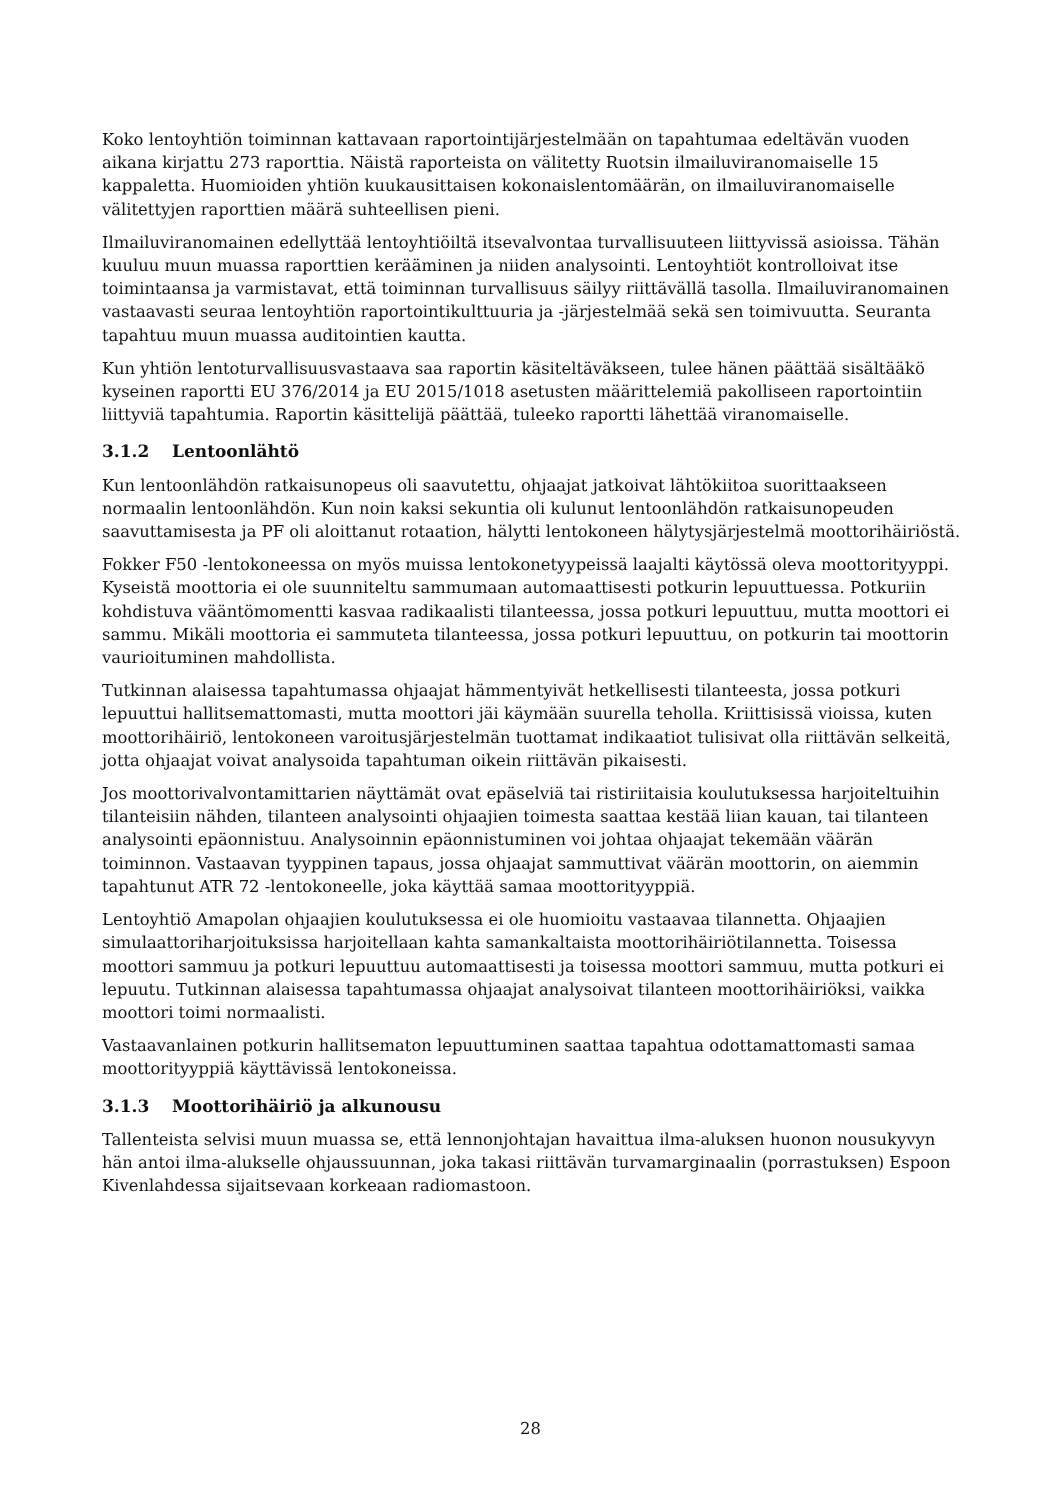Koko lentoyhtiön toiminnan kattavaan raportointijärjestelmään on tapahtumaa edeltävän vuoden aikana kirjattu 273 raporttia. Näistä raporteista on välitetty Ruotsin ilmailuviranomaiselle 15 kappaletta. Huomioiden yhtiön kuukausittaisen kokonaislentomäärän, on ilmailuviranomaiselle välitettyjen raporttien määrä suhteellisen pieni.
Ilmailuviranomainen edellyttää lentoyhtiöiltä itsevalvontaa turvallisuuteen liittyvissä asioissa. Tähän kuuluu muun muassa raporttien kerääminen ja niiden analysointi. Lentoyhtiöt kontrolloivat itse toimintaansa ja varmistavat, että toiminnan turvallisuus säilyy riittävällä tasolla. Ilmailuviranomainen vastaavasti seuraa lentoyhtiön raportointikulttuuria ja -järjestelmää sekä sen toimivuutta. Seuranta tapahtuu muun muassa auditointien kautta.
Kun yhtiön lentoturvallisuusvastaava saa raportin käsiteltäväkseen, tulee hänen päättää sisältääkö kyseinen raportti EU 376/2014 ja EU 2015/1018 asetusten määrittelemiä pakolliseen raportointiin liittyviä tapahtumia. Raportin käsittelijä päättää, tuleeko raportti lähettää viranomaiselle.
3.1.2 Lentoonlähtö
Kun lentoonlähdön ratkaisunopeus oli saavutettu, ohjaajat jatkoivat lähtökiitoa suorittaakseen normaalin lentoonlähdön. Kun noin kaksi sekuntia oli kulunut lentoonlähdön ratkaisunopeuden saavuttamisesta ja PF oli aloittanut rotaation, hälytti lentokoneen hälytysjärjestelmä moottorihäiriöstä.
Fokker F50 -lentokoneessa on myös muissa lentokonetyypeissä laajalti käytössä oleva moottorityyppi. Kyseistä moottoria ei ole suunniteltu sammumaan automaattisesti potkurin lepuuttuessa. Potkuriin kohdistuva vääntömomentti kasvaa radikaalisti tilanteessa, jossa potkuri lepuuttuu, mutta moottori ei sammu. Mikäli moottoria ei sammuteta tilanteessa, jossa potkuri lepuuttuu, on potkurin tai moottorin vaurioituminen mahdollista.
Tutkinnan alaisessa tapahtumassa ohjaajat hämmentyivät hetkellisesti tilanteesta, jossa potkuri lepuuttui hallitsemattomasti, mutta moottori jäi käymään suurella teholla. Kriittisissä vioissa, kuten moottorihäiriö, lentokoneen varoitusjärjestelmän tuottamat indikaatiot tulisivat olla riittävän selkeitä, jotta ohjaajat voivat analysoida tapahtuman oikein riittävän pikaisesti.
Jos moottorivalvontamittarien näyttämät ovat epäselviä tai ristiriitaisia koulutuksessa harjoiteltuihin tilanteisiin nähden, tilanteen analysointi ohjaajien toimesta saattaa kestää liian kauan, tai tilanteen analysointi epäonnistuu. Analysoinnin epäonnistuminen voi johtaa ohjaajat tekemään väärän toiminnon. Vastaavan tyyppinen tapaus, jossa ohjaajat sammuttivat väärän moottorin, on aiemmin tapahtunut ATR 72 -lentokoneelle, joka käyttää samaa moottorityyppiä.
Lentoyhtiö Amapolan ohjaajien koulutuksessa ei ole huomioitu vastaavaa tilannetta. Ohjaajien simulaattoriharjoituksissa harjoitellaan kahta samankaltaista moottorihäiriötilannetta. Toisessa moottori sammuu ja potkuri lepuuttuu automaattisesti ja toisessa moottori sammuu, mutta potkuri ei lepuutu. Tutkinnan alaisessa tapahtumassa ohjaajat analysoivat tilanteen moottorihäiriöksi, vaikka moottori toimi normaalisti.
Vastaavanlainen potkurin hallitsematon lepuuttuminen saattaa tapahtua odottamattomasti samaa moottorityyppiä käyttävissä lentokoneissa.
3.1.3 Moottorihäiriö ja alkunousu
Tallenteista selvisi muun muassa se, että lennonjohtajan havaittua ilma-aluksen huonon nousukyvyn hän antoi ilma-alukselle ohjaussuunnan, joka takasi riittävän turvamarginaalin (porrastuksen) Espoon Kivenlahdessa sijaitsevaan korkeaan radiomastoon.
28